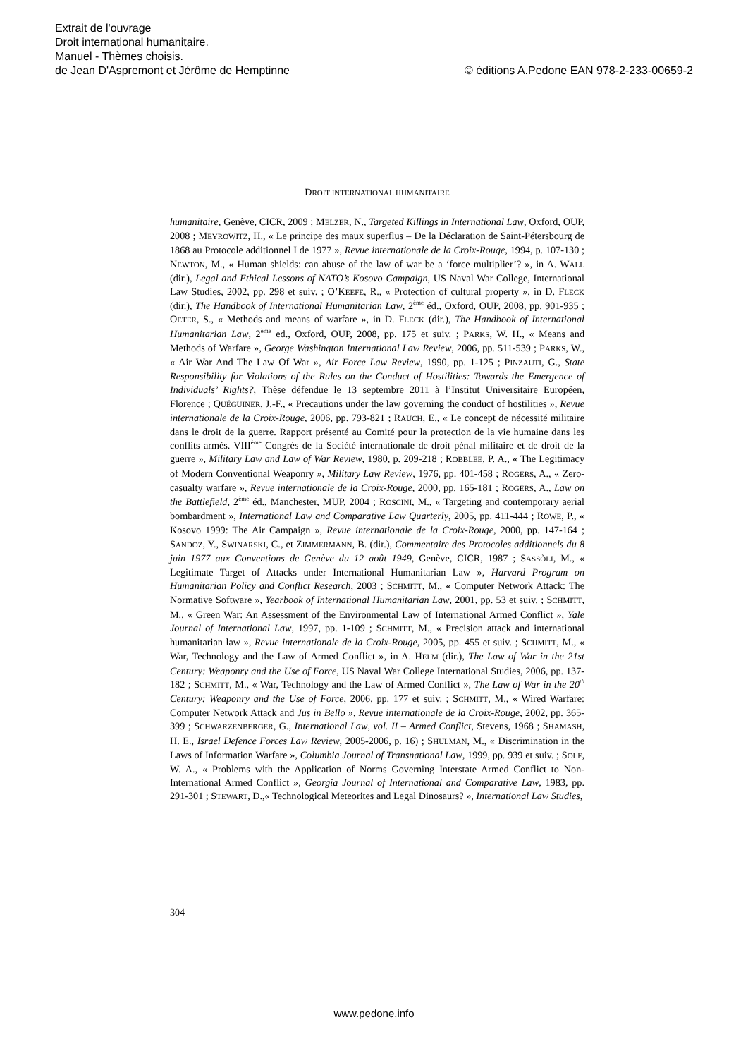Extrait de l'ouvrage
Droit international humanitaire.
Manuel - Thèmes choisis.
de Jean D'Aspremont et Jérôme de Hemptinne © éditions A.Pedone EAN 978-2-233-00659-2
DROIT INTERNATIONAL HUMANITAIRE
humanitaire, Genève, CICR, 2009 ; MELZER, N., Targeted Killings in International Law, Oxford, OUP, 2008 ; MEYROWITZ, H., « Le principe des maux superflus – De la Déclaration de Saint-Pétersbourg de 1868 au Protocole additionnel I de 1977 », Revue internationale de la Croix-Rouge, 1994, p. 107-130 ; NEWTON, M., « Human shields: can abuse of the law of war be a ‘force multiplier’? », in A. WALL (dir.), Legal and Ethical Lessons of NATO’s Kosovo Campaign, US Naval War College, International Law Studies, 2002, pp. 298 et suiv. ; O’KEEFE, R., « Protection of cultural property », in D. FLECK (dir.), The Handbook of International Humanitarian Law, 2<sup>ème</sup> éd., Oxford, OUP, 2008, pp. 901-935 ; OETER, S., « Methods and means of warfare », in D. FLECK (dir.), The Handbook of International Humanitarian Law, 2<sup>ème</sup> ed., Oxford, OUP, 2008, pp. 175 et suiv. ; PARKS, W. H., « Means and Methods of Warfare », George Washington International Law Review, 2006, pp. 511-539 ; PARKS, W., « Air War And The Law Of War », Air Force Law Review, 1990, pp. 1-125 ; PINZAUTI, G., State Responsibility for Violations of the Rules on the Conduct of Hostilities: Towards the Emergence of Individuals’ Rights?, Thèse défendue le 13 septembre 2011 à l’Institut Universitaire Européen, Florence ; QUÉGUINER, J.-F., « Precautions under the law governing the conduct of hostilities », Revue internationale de la Croix-Rouge, 2006, pp. 793-821 ; RAUCH, E., « Le concept de nécessité militaire dans le droit de la guerre. Rapport présenté au Comité pour la protection de la vie humaine dans les conflits armés. VIII<sup>ème</sup> Congrès de la Société internationale de droit pénal militaire et de droit de la guerre », Military Law and Law of War Review, 1980, p. 209-218 ; ROBBLEE, P. A., « The Legitimacy of Modern Conventional Weaponry », Military Law Review, 1976, pp. 401-458 ; ROGERS, A., « Zero-casualty warfare », Revue internationale de la Croix-Rouge, 2000, pp. 165-181 ; ROGERS, A., Law on the Battlefield, 2<sup>ème</sup> éd., Manchester, MUP, 2004 ; ROSCINI, M., « Targeting and contemporary aerial bombardment », International Law and Comparative Law Quarterly, 2005, pp. 411-444 ; ROWE, P., « Kosovo 1999: The Air Campaign », Revue internationale de la Croix-Rouge, 2000, pp. 147-164 ; SANDOZ, Y., SWINARSKI, C., et ZIMMERMANN, B. (dir.), Commentaire des Protocoles additionnels du 8 juin 1977 aux Conventions de Genève du 12 août 1949, Genève, CICR, 1987 ; SASSÒLI, M., « Legitimate Target of Attacks under International Humanitarian Law », Harvard Program on Humanitarian Policy and Conflict Research, 2003 ; SCHMITT, M., « Computer Network Attack: The Normative Software », Yearbook of International Humanitarian Law, 2001, pp. 53 et suiv. ; SCHMITT, M., « Green War: An Assessment of the Environmental Law of International Armed Conflict », Yale Journal of International Law, 1997, pp. 1-109 ; SCHMITT, M., « Precision attack and international humanitarian law », Revue internationale de la Croix-Rouge, 2005, pp. 455 et suiv. ; SCHMITT, M., « War, Technology and the Law of Armed Conflict », in A. HELM (dir.), The Law of War in the 21st Century: Weaponry and the Use of Force, US Naval War College International Studies, 2006, pp. 137-182 ; SCHMITT, M., « War, Technology and the Law of Armed Conflict », The Law of War in the 20<sup>th</sup> Century: Weaponry and the Use of Force, 2006, pp. 177 et suiv. ; SCHMITT, M., « Wired Warfare: Computer Network Attack and Jus in Bello », Revue internationale de la Croix-Rouge, 2002, pp. 365-399 ; SCHWARZENBERGER, G., International Law, vol. II – Armed Conflict, Stevens, 1968 ; SHAMASH, H. E., Israel Defence Forces Law Review, 2005-2006, p. 16) ; SHULMAN, M., « Discrimination in the Laws of Information Warfare », Columbia Journal of Transnational Law, 1999, pp. 939 et suiv. ; SOLF, W. A., « Problems with the Application of Norms Governing Interstate Armed Conflict to Non-International Armed Conflict », Georgia Journal of International and Comparative Law, 1983, pp. 291-301 ; STEWART, D.,« Technological Meteorites and Legal Dinosaurs? », International Law Studies,
304
www.pedone.info